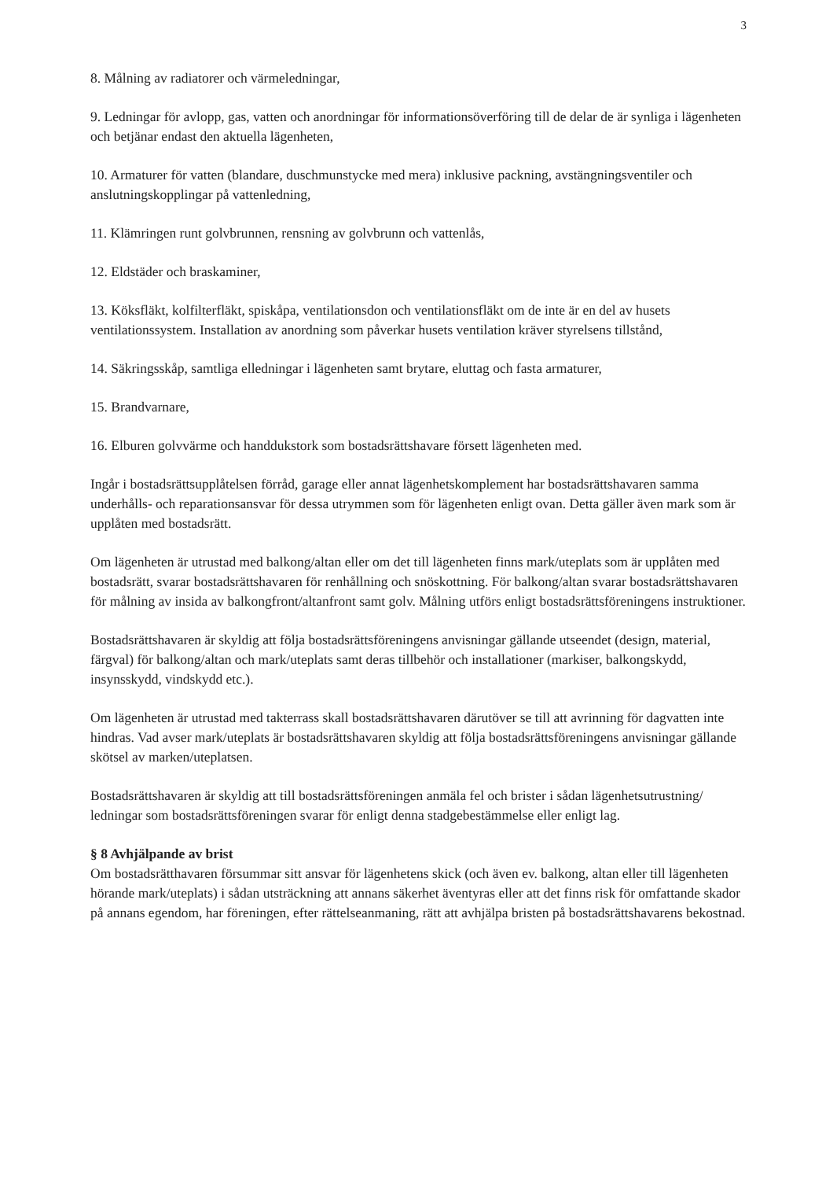3
8. Målning av radiatorer och värmeledningar,
9. Ledningar för avlopp, gas, vatten och anordningar för informationsöverföring till de delar de är synliga i lägenheten och betjänar endast den aktuella lägenheten,
10. Armaturer för vatten (blandare, duschmunstycke med mera) inklusive packning, avstängningsventiler och anslutningskopplingar på vattenledning,
11. Klämringen runt golvbrunnen, rensning av golvbrunn och vattenlås,
12. Eldstäder och braskaminer,
13. Köksfläkt, kolfilterfläkt, spiskåpa, ventilationsdon och ventilationsfläkt om de inte är en del av husets ventilationssystem. Installation av anordning som påverkar husets ventilation kräver styrelsens tillstånd,
14. Säkringsskåp, samtliga elledningar i lägenheten samt brytare, eluttag och fasta armaturer,
15. Brandvarnare,
16. Elburen golvvärme och handdukstork som bostadsrättshavare försett lägenheten med.
Ingår i bostadsrättsupplåtelsen förråd, garage eller annat lägenhetskomplement har bostadsrättshavaren samma underhålls- och reparationsansvar för dessa utrymmen som för lägenheten enligt ovan. Detta gäller även mark som är upplåten med bostadsrätt.
Om lägenheten är utrustad med balkong/altan eller om det till lägenheten finns mark/uteplats som är upplåten med bostadsrätt, svarar bostadsrättshavaren för renhållning och snöskottning. För balkong/altan svarar bostadsrättshavaren för målning av insida av balkongfront/altanfront samt golv. Målning utförs enligt bostadsrättsföreningens instruktioner.
Bostadsrättshavaren är skyldig att följa bostadsrättsföreningens anvisningar gällande utseendet (design, material, färgval) för balkong/altan och mark/uteplats samt deras tillbehör och installationer (markiser, balkongskydd, insynsskydd, vindskydd etc.).
Om lägenheten är utrustad med takterrass skall bostadsrättshavaren därutöver se till att avrinning för dagvatten inte hindras. Vad avser mark/uteplats är bostadsrättshavaren skyldig att följa bostadsrättsföreningens anvisningar gällande skötsel av marken/uteplatsen.
Bostadsrättshavaren är skyldig att till bostadsrättsföreningen anmäla fel och brister i sådan lägenhetsutrustning/ ledningar som bostadsrättsföreningen svarar för enligt denna stadgebestämmelse eller enligt lag.
§ 8 Avhjälpande av brist
Om bostadsrätthavaren försummar sitt ansvar för lägenhetens skick (och även ev. balkong, altan eller till lägenheten hörande mark/uteplats) i sådan utsträckning att annans säkerhet äventyras eller att det finns risk för omfattande skador på annans egendom, har föreningen, efter rättelseanmaning, rätt att avhjälpa bristen på bostadsrättshavarens bekostnad.